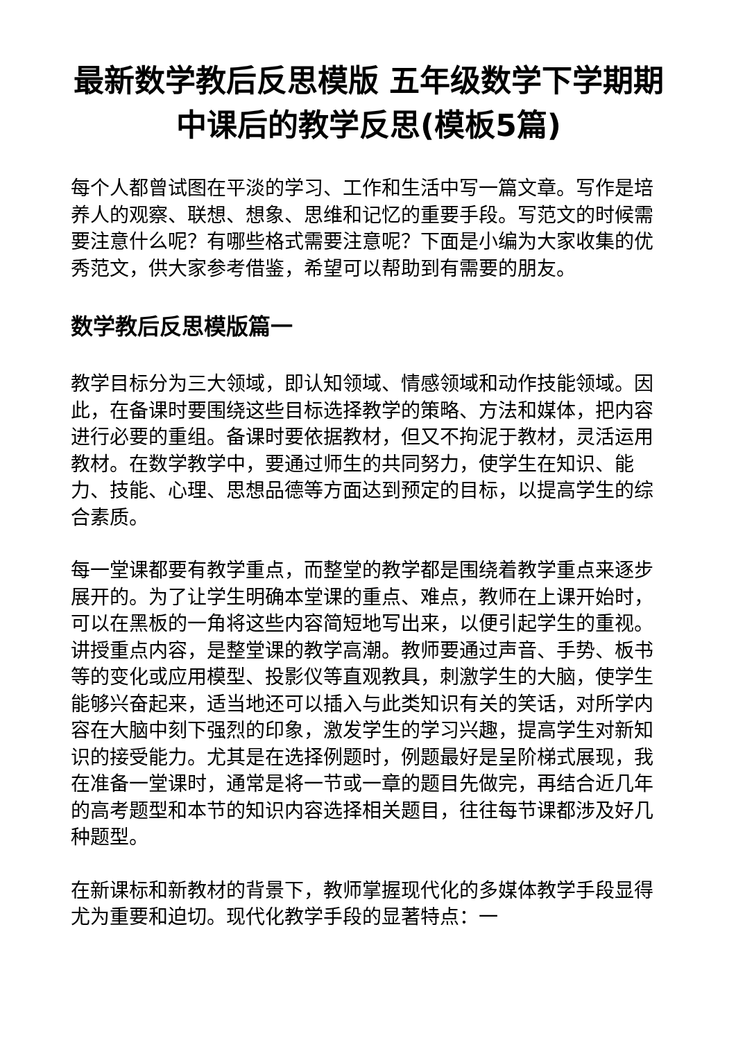最新数学教后反思模版 五年级数学下学期期中课后的教学反思(模板5篇)
每个人都曾试图在平淡的学习、工作和生活中写一篇文章。写作是培养人的观察、联想、想象、思维和记忆的重要手段。写范文的时候需要注意什么呢？有哪些格式需要注意呢？下面是小编为大家收集的优秀范文，供大家参考借鉴，希望可以帮助到有需要的朋友。
数学教后反思模版篇一
教学目标分为三大领域，即认知领域、情感领域和动作技能领域。因此，在备课时要围绕这些目标选择教学的策略、方法和媒体，把内容进行必要的重组。备课时要依据教材，但又不拘泥于教材，灵活运用教材。在数学教学中，要通过师生的共同努力，使学生在知识、能力、技能、心理、思想品德等方面达到预定的目标，以提高学生的综合素质。
每一堂课都要有教学重点，而整堂的教学都是围绕着教学重点来逐步展开的。为了让学生明确本堂课的重点、难点，教师在上课开始时，可以在黑板的一角将这些内容简短地写出来，以便引起学生的重视。讲授重点内容，是整堂课的教学高潮。教师要通过声音、手势、板书等的变化或应用模型、投影仪等直观教具，刺激学生的大脑，使学生能够兴奋起来，适当地还可以插入与此类知识有关的笑话，对所学内容在大脑中刻下强烈的印象，激发学生的学习兴趣，提高学生对新知识的接受能力。尤其是在选择例题时，例题最好是呈阶梯式展现，我在准备一堂课时，通常是将一节或一章的题目先做完，再结合近几年的高考题型和本节的知识内容选择相关题目，往往每节课都涉及好几种题型。
在新课标和新教材的背景下，教师掌握现代化的多媒体教学手段显得尤为重要和迫切。现代化教学手段的显著特点：一